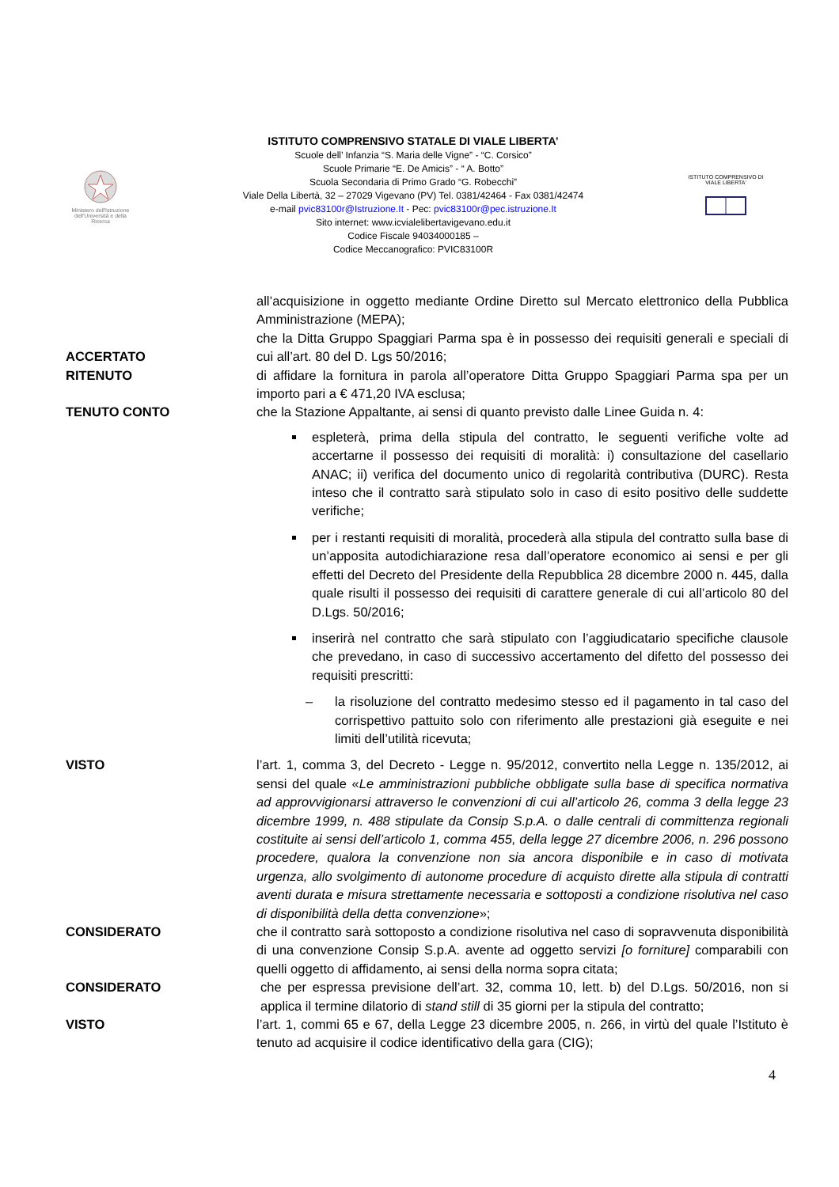Ministero dell'Istruzione dell'Università e della Ricerca
ISTITUTO COMPRENSIVO STATALE DI VIALE LIBERTA’
Scuole dell’ Infanzia “S. Maria delle Vigne” - “C. Corsico”
Scuole Primarie “E. De Amicis” - “ A. Botto”
Scuola Secondaria di Primo Grado “G. Robecchi”
Viale Della Libertà, 32 – 27029 Vigevano (PV) Tel. 0381/42464 - Fax 0381/42474
e-mail pvic83100r@Istruzione.It - Pec: pvic83100r@pec.istruzione.It
Sito internet: www.icvialelibertavigevano.edu.it
Codice Fiscale 94034000185 –
Codice Meccanografico: PVIC83100R
ISTITUTO COMPRENSIVO DI VIALE LIBERTA'
all’acquisizione in oggetto mediante Ordine Diretto sul Mercato elettronico della Pubblica Amministrazione (MEPA);
ACCERTATO che la Ditta Gruppo Spaggiari Parma spa è in possesso dei requisiti generali e speciali di cui all’art. 80 del D. Lgs 50/2016;
RITENUTO di affidare la fornitura in parola all’operatore Ditta Gruppo Spaggiari Parma spa per un importo pari a € 471,20 IVA esclusa;
TENUTO CONTO che la Stazione Appaltante, ai sensi di quanto previsto dalle Linee Guida n. 4:
espleterà, prima della stipula del contratto, le seguenti verifiche volte ad accertarne il possesso dei requisiti di moralità: i) consultazione del casellario ANAC; ii) verifica del documento unico di regolarità contributiva (DURC). Resta inteso che il contratto sarà stipulato solo in caso di esito positivo delle suddette verifiche;
per i restanti requisiti di moralità, procederà alla stipula del contratto sulla base di un’apposita autodichiarazione resa dall’operatore economico ai sensi e per gli effetti del Decreto del Presidente della Repubblica 28 dicembre 2000 n. 445, dalla quale risulti il possesso dei requisiti di carattere generale di cui all’articolo 80 del D.Lgs. 50/2016;
inserirà nel contratto che sarà stipulato con l’aggiudicatario specifiche clausole che prevedano, in caso di successivo accertamento del difetto del possesso dei requisiti prescritti:
– la risoluzione del contratto medesimo stesso ed il pagamento in tal caso del corrispettivo pattuito solo con riferimento alle prestazioni già eseguite e nei limiti dell’utilità ricevuta;
VISTO l’art. 1, comma 3, del Decreto - Legge n. 95/2012, convertito nella Legge n. 135/2012, ai sensi del quale «Le amministrazioni pubbliche obbligate sulla base di specifica normativa ad approvvigionarsi attraverso le convenzioni di cui all’articolo 26, comma 3 della legge 23 dicembre 1999, n. 488 stipulate da Consip S.p.A. o dalle centrali di committenza regionali costituite ai sensi dell’articolo 1, comma 455, della legge 27 dicembre 2006, n. 296 possono procedere, qualora la convenzione non sia ancora disponibile e in caso di motivata urgenza, allo svolgimento di autonome procedure di acquisto dirette alla stipula di contratti aventi durata e misura strettamente necessaria e sottoposti a condizione risolutiva nel caso di disponibilità della detta convenzione»;
CONSIDERATO che il contratto sarà sottoposto a condizione risolutiva nel caso di sopravvenuta disponibilità di una convenzione Consip S.p.A. avente ad oggetto servizi [o forniture] comparabili con quelli oggetto di affidamento, ai sensi della norma sopra citata;
CONSIDERATO che per espressa previsione dell’art. 32, comma 10, lett. b) del D.Lgs. 50/2016, non si applica il termine dilatorio di stand still di 35 giorni per la stipula del contratto;
VISTO l’art. 1, commi 65 e 67, della Legge 23 dicembre 2005, n. 266, in virtù del quale l’Istituto è tenuto ad acquisire il codice identificativo della gara (CIG);
4